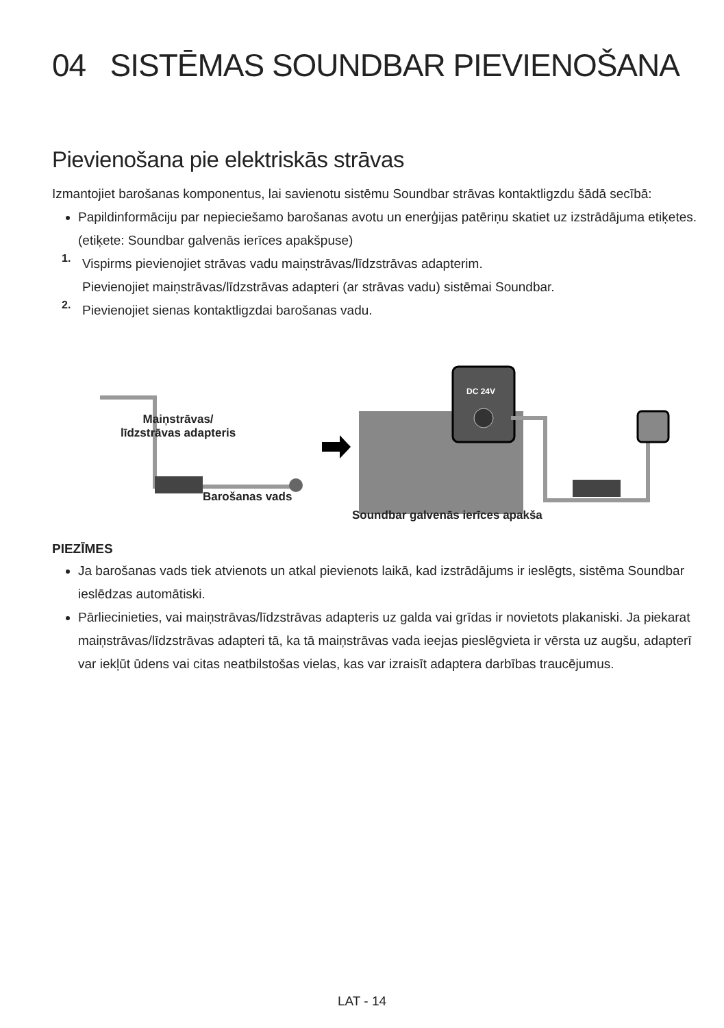04 SISTĒMAS SOUNDBAR PIEVIENOŠANA
Pievienošana pie elektriskās strāvas
Izmantojiet barošanas komponentus, lai savienotu sistēmu Soundbar strāvas kontaktligzdu šādā secībā:
Papildinformāciju par nepieciešamo barošanas avotu un enerģijas patēriņu skatiet uz izstrādājuma etiķetes. (etiķete: Soundbar galvenās ierīces apakšpuse)
1.
Vispirms pievienojiet strāvas vadu maiņstrāvas/līdzstrāvas adapterim.
Pievienojiet maiņstrāvas/līdzstrāvas adapteri (ar strāvas vadu) sistēmai Soundbar.
2.
Pievienojiet sienas kontaktligzdai barošanas vadu.
DC 24V
Maiņstrāvas/
līdzstrāvas adapteris
Barošanas vads
Soundbar galvenās ierīces apakša
PIEZĪMES
Ja barošanas vads tiek atvienots un atkal pievienots laikā, kad izstrādājums ir ieslēgts, sistēma Soundbar ieslēdzas automātiski.
Pārliecinieties, vai maiņstrāvas/līdzstrāvas adapteris uz galda vai grīdas ir novietots plakaniski. Ja piekarat maiņstrāvas/līdzstrāvas adapteri tā, ka tā maiņstrāvas vada ieejas pieslēgvieta ir vērsta uz augšu, adapterī var iekļūt ūdens vai citas neatbilstošas vielas, kas var izraisīt adaptera darbības traucējumus.
LAT - 14